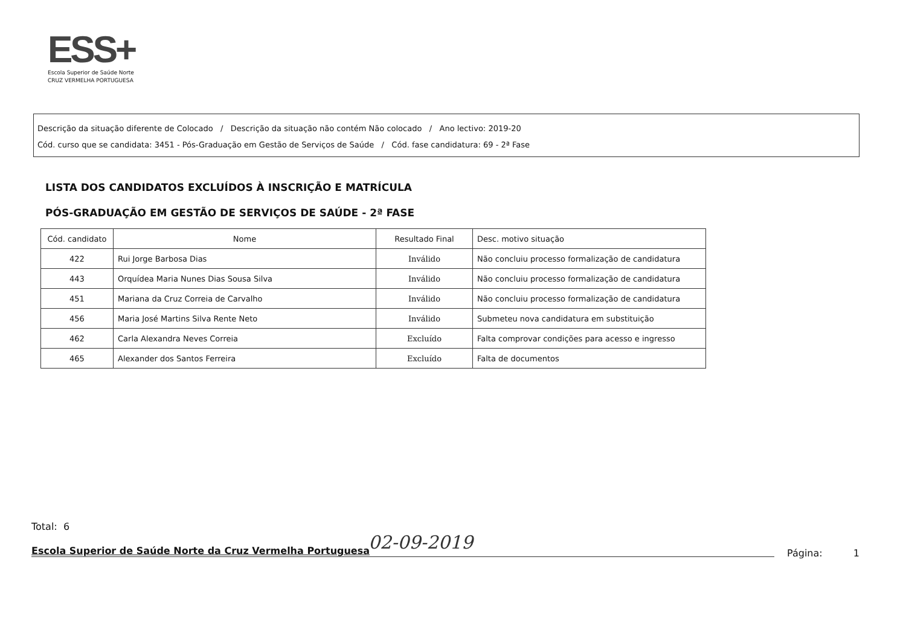ESS+
Escola Superior de Saúde Norte
CRUZ VERMELHA PORTUGUESA
Descrição da situação diferente de Colocado / Descrição da situação não contém Não colocado / Ano lectivo: 2019-20
Cód. curso que se candidata: 3451 - Pós-Graduação em Gestão de Serviços de Saúde / Cód. fase candidatura: 69 - 2ª Fase
LISTA DOS CANDIDATOS EXCLUÍDOS À INSCRIÇÃO E MATRÍCULA
PÓS-GRADUAÇÃO EM GESTÃO DE SERVIÇOS DE SAÚDE - 2ª FASE
| Cód. candidato | Nome | Resultado Final | Desc. motivo situação |
| --- | --- | --- | --- |
| 422 | Rui Jorge Barbosa Dias | Inválido | Não concluiu processo formalização de candidatura |
| 443 | Orquídea Maria Nunes Dias Sousa Silva | Inválido | Não concluiu processo formalização de candidatura |
| 451 | Mariana da Cruz Correia de Carvalho | Inválido | Não concluiu processo formalização de candidatura |
| 456 | Maria José Martins Silva Rente Neto | Inválido | Submeteu nova candidatura em substituição |
| 462 | Carla Alexandra Neves Correia | Excluído | Falta comprovar condições para acesso e ingresso |
| 465 | Alexander dos Santos Ferreira | Excluído | Falta de documentos |
Total: 6
Escola Superior de Saúde Norte da Cruz Vermelha Portuguesa 02-09-2019 Página: 1